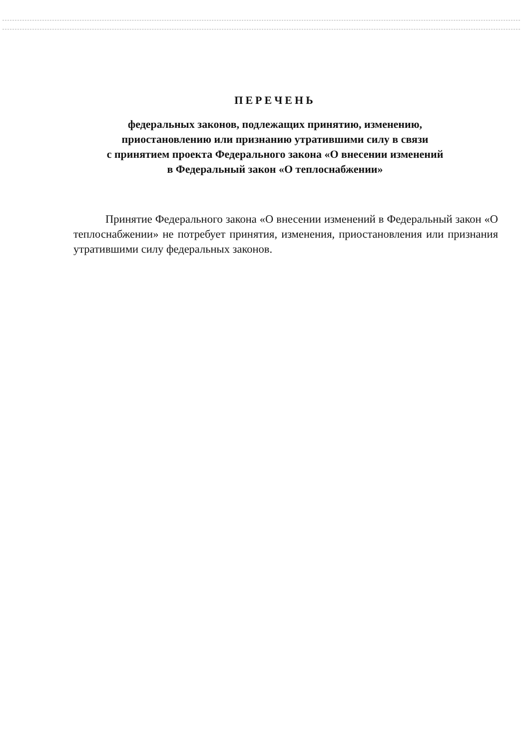ПЕРЕЧЕНЬ
федеральных законов, подлежащих принятию, изменению,
приостановлению или признанию утратившими силу в связи
с принятием проекта Федерального закона «О внесении изменений
в Федеральный закон «О теплоснабжении»
Принятие Федерального закона «О внесении изменений в Федеральный закон «О теплоснабжении» не потребует принятия, изменения, приостановления или признания утратившими силу федеральных законов.